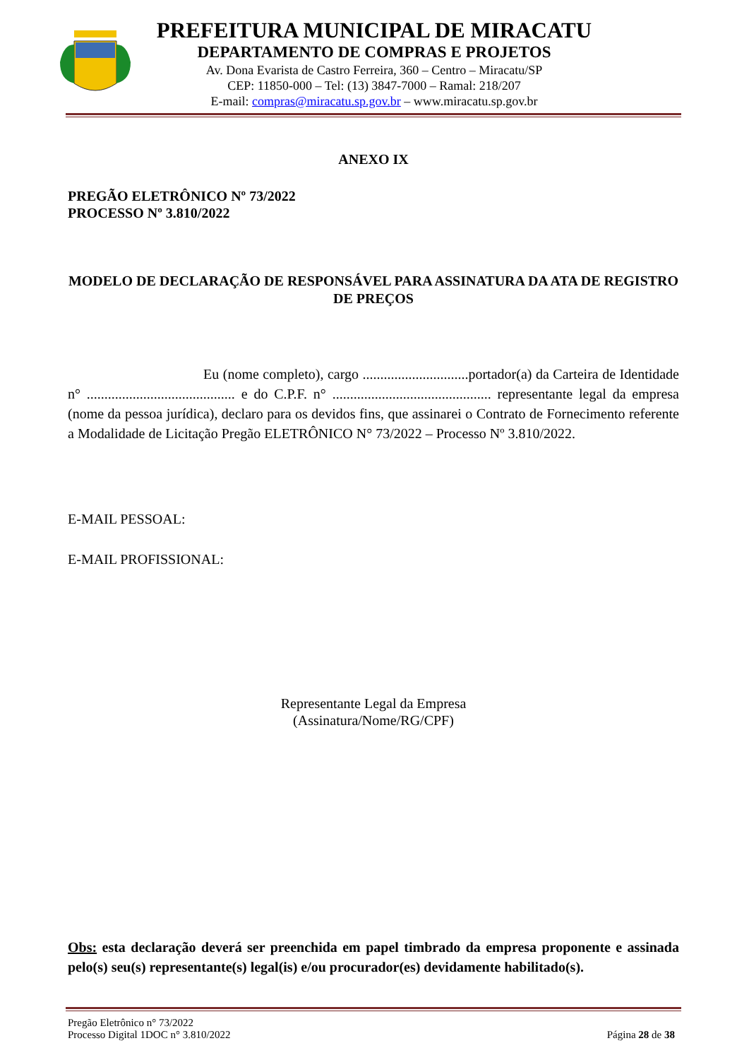PREFEITURA MUNICIPAL DE MIRACATU
DEPARTAMENTO DE COMPRAS E PROJETOS
Av. Dona Evarista de Castro Ferreira, 360 – Centro – Miracatu/SP
CEP: 11850-000 – Tel: (13) 3847-7000 – Ramal: 218/207
E-mail: compras@miracatu.sp.gov.br – www.miracatu.sp.gov.br
ANEXO IX
PREGÃO ELETRÔNICO Nº 73/2022
PROCESSO Nº 3.810/2022
MODELO DE DECLARAÇÃO DE RESPONSÁVEL PARA ASSINATURA DA ATA DE REGISTRO DE PREÇOS
Eu (nome completo), cargo ..............................portador(a) da Carteira de Identidade n° .......................................... e do C.P.F. n° ............................................. representante legal da empresa (nome da pessoa jurídica), declaro para os devidos fins, que assinarei o Contrato de Fornecimento referente a Modalidade de Licitação Pregão ELETRÔNICO N° 73/2022 – Processo Nº 3.810/2022.
E-MAIL PESSOAL:
E-MAIL PROFISSIONAL:
Representante Legal da Empresa
(Assinatura/Nome/RG/CPF)
Obs: esta declaração deverá ser preenchida em papel timbrado da empresa proponente e assinada pelo(s) seu(s) representante(s) legal(is) e/ou procurador(es) devidamente habilitado(s).
Pregão Eletrônico n° 73/2022
Processo Digital 1DOC n° 3.810/2022
Página 28 de 38